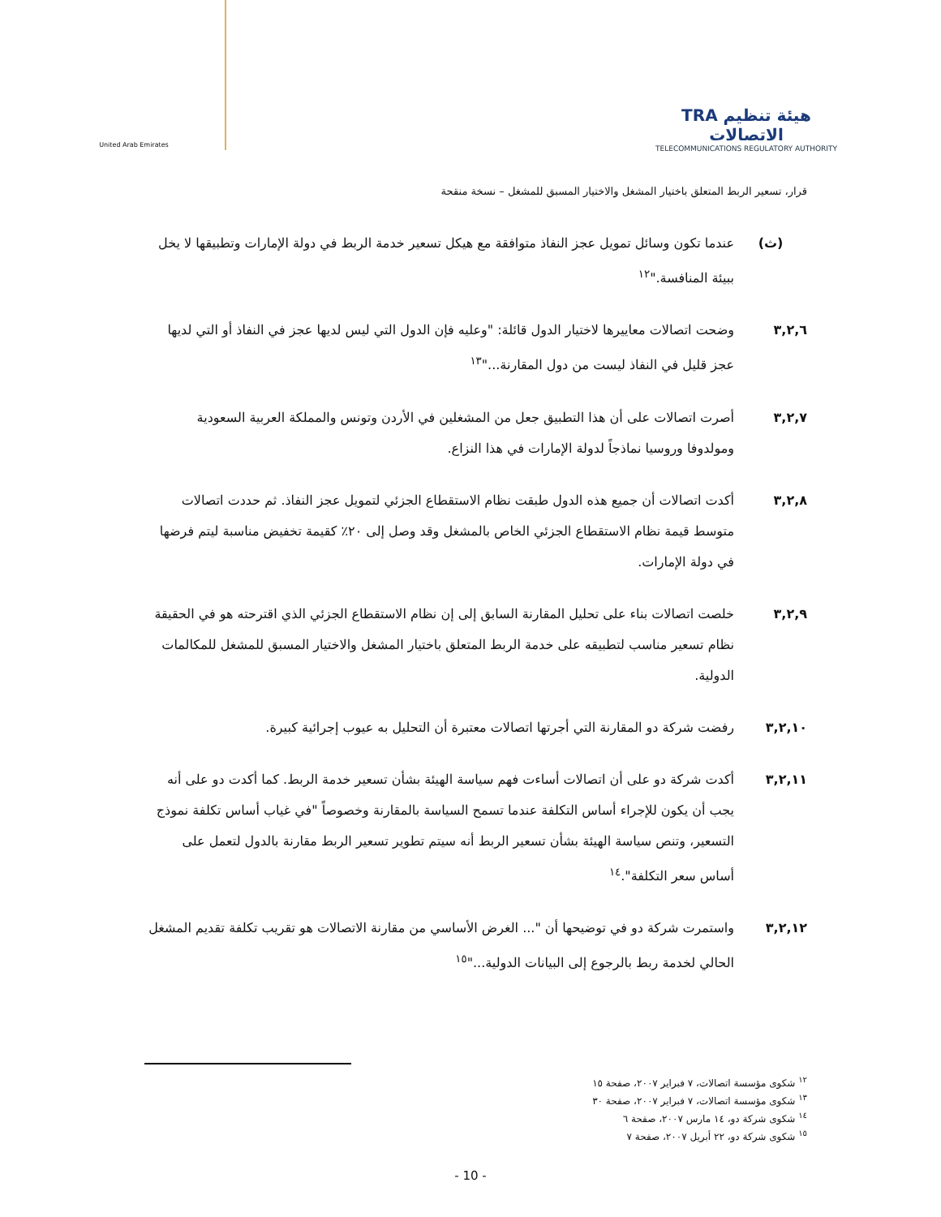United Arab Emirates
TRA هيئة تنظيم الاتصالات
TELECOMMUNICATIONS REGULATORY AUTHORITY
قرار، تسعير الربط المتعلق باختيار المشغل والاختيار المسبق للمشغل – نسخة منقحة
(ث) عندما تكون وسائل تمويل عجز النفاذ متوافقة مع هيكل تسعير خدمة الربط في دولة الإمارات وتطبيقها لا يخل ببيئة المنافسة."<sup>١٢</sup>
٣,٢,٦ وضحت اتصالات معاييرها لاختيار الدول قائلة: "وعليه فإن الدول التي ليس لديها عجز في النفاذ أو التي لديها عجز قليل في النفاذ ليست من دول المقارنة..."<sup>١٣</sup>
٣,٢,٧ أصرت اتصالات على أن هذا التطبيق جعل من المشغلين في الأردن وتونس والمملكة العربية السعودية ومولدوفا وروسيا نماذجاً لدولة الإمارات في هذا النزاع.
٣,٢,٨ أكدت اتصالات أن جميع هذه الدول طبقت نظام الاستقطاع الجزئي لتمويل عجز النفاذ. ثم حددت اتصالات متوسط قيمة نظام الاستقطاع الجزئي الخاص بالمشغل وقد وصل إلى ٢٠٪ كقيمة تخفيض مناسبة ليتم فرضها في دولة الإمارات.
٣,٢,٩ خلصت اتصالات بناء على تحليل المقارنة السابق إلى إن نظام الاستقطاع الجزئي الذي اقترحته هو في الحقيقة نظام تسعير مناسب لتطبيقه على خدمة الربط المتعلق باختيار المشغل والاختيار المسبق للمشغل للمكالمات الدولية.
٣,٢,١٠ رفضت شركة دو المقارنة التي أجرتها اتصالات معتبرة أن التحليل به عيوب إجرائية كبيرة.
٣,٢,١١ أكدت شركة دو على أن اتصالات أساءت فهم سياسة الهيئة بشأن تسعير خدمة الربط. كما أكدت دو على أنه يجب أن يكون للإجراء أساس التكلفة عندما تسمح السياسة بالمقارنة وخصوصاً "في غياب أساس تكلفة نموذج التسعير، وتنص سياسة الهيئة بشأن تسعير الربط أنه سيتم تطوير تسعير الربط مقارنة بالدول لتعمل على أساس سعر التكلفة".<sup>١٤</sup>
٣,٢,١٢ واستمرت شركة دو في توضيحها أن "... الغرض الأساسي من مقارنة الاتصالات هو تقريب تكلفة تقديم المشغل الحالي لخدمة ربط بالرجوع إلى البيانات الدولية..."<sup>١٥</sup>
<sup>١٢</sup> شكوى مؤسسة اتصالات، ٧ فبراير ٢٠٠٧، صفحة ١٥
<sup>١٣</sup> شكوى مؤسسة اتصالات، ٧ فبراير ٢٠٠٧، صفحة ٣٠
<sup>١٤</sup> شكوى شركة دو، ١٤ مارس ٢٠٠٧، صفحة ٦
<sup>١٥</sup> شكوى شركة دو، ٢٢ أبريل ٢٠٠٧، صفحة ٧
- 10 -